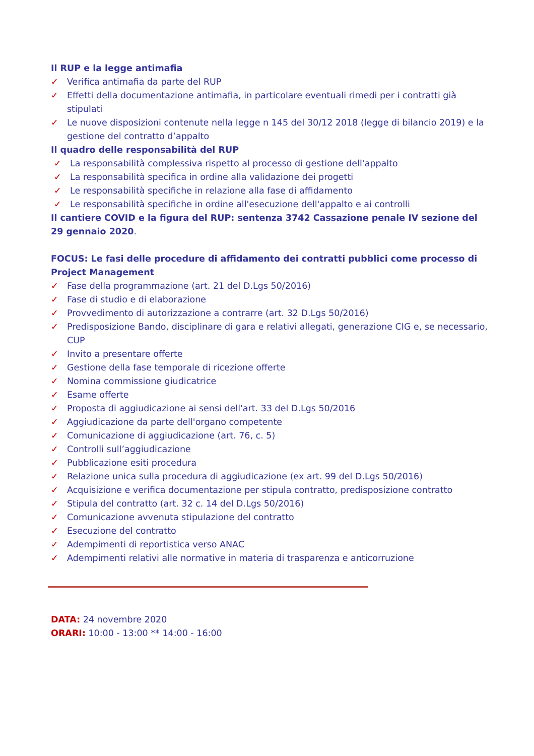Il RUP e la legge antimafia
✓ Verifica antimafia da parte del RUP
✓ Effetti della documentazione antimafia, in particolare eventuali rimedi per i contratti già stipulati
✓ Le nuove disposizioni contenute nella legge n 145 del 30/12 2018 (legge di bilancio 2019) e la gestione del contratto d’appalto
Il quadro delle responsabilità del RUP
✓ La responsabilità complessiva rispetto al processo di gestione dell'appalto
✓ La responsabilità specifica in ordine alla validazione dei progetti
✓ Le responsabilità specifiche in relazione alla fase di affidamento
✓ Le responsabilità specifiche in ordine all'esecuzione dell'appalto e ai controlli
Il cantiere COVID e la figura del RUP: sentenza 3742 Cassazione penale IV sezione del 29 gennaio 2020.
FOCUS: Le fasi delle procedure di affidamento dei contratti pubblici come processo di Project Management
✓ Fase della programmazione (art. 21 del D.Lgs 50/2016)
✓ Fase di studio e di elaborazione
✓ Provvedimento di autorizzazione a contrarre (art. 32 D.Lgs 50/2016)
✓ Predisposizione Bando, disciplinare di gara e relativi allegati, generazione CIG e, se necessario, CUP
✓ Invito a presentare offerte
✓ Gestione della fase temporale di ricezione offerte
✓ Nomina commissione giudicatrice
✓ Esame offerte
✓ Proposta di aggiudicazione ai sensi dell'art. 33 del D.Lgs 50/2016
✓ Aggiudicazione da parte dell'organo competente
✓ Comunicazione di aggiudicazione (art. 76, c. 5)
✓ Controlli sull’aggiudicazione
✓ Pubblicazione esiti procedura
✓ Relazione unica sulla procedura di aggiudicazione (ex art. 99 del D.Lgs 50/2016)
✓ Acquisizione e verifica documentazione per stipula contratto, predisposizione contratto
✓ Stipula del contratto (art. 32 c. 14 del D.Lgs 50/2016)
✓ Comunicazione avvenuta stipulazione del contratto
✓ Esecuzione del contratto
✓ Adempimenti di reportistica verso ANAC
✓ Adempimenti relativi alle normative in materia di trasparenza e anticorruzione
DATA: 24 novembre 2020
ORARI: 10:00 - 13:00 ** 14:00 - 16:00